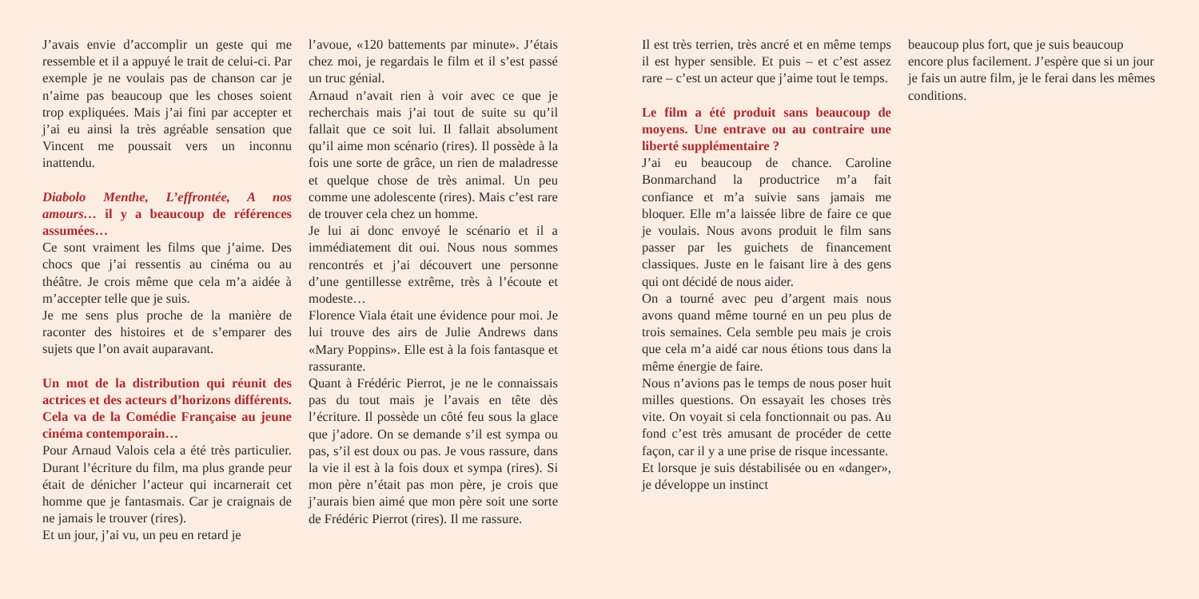J’avais envie d’accomplir un geste qui me ressemble et il a appuyé le trait de celui-ci. Par exemple je ne voulais pas de chanson car je n’aime pas beaucoup que les choses soient trop expliquées. Mais j’ai fini par accepter et j’ai eu ainsi la très agréable sensation que Vincent me poussait vers un inconnu inattendu.
Diabolo Menthe, L’effrontée, A nos amours… il y a beaucoup de références assumées…
Ce sont vraiment les films que j’aime. Des chocs que j’ai ressentis au cinéma ou au théâtre. Je crois même que cela m’a aidée à m’accepter telle que je suis.
Je me sens plus proche de la manière de raconter des histoires et de s’emparer des sujets que l’on avait auparavant.
Un mot de la distribution qui réunit des actrices et des acteurs d’horizons différents. Cela va de la Comédie Française au jeune cinéma contemporain…
Pour Arnaud Valois cela a été très particulier. Durant l’écriture du film, ma plus grande peur était de dénicher l’acteur qui incarnerait cet homme que je fantasmais. Car je craignais de ne jamais le trouver (rires).
Et un jour, j’ai vu, un peu en retard je
l’avoue, «120 battements par minute». J’étais chez moi, je regardais le film et il s’est passé un truc génial.
Arnaud n’avait rien à voir avec ce que je recherchais mais j’ai tout de suite su qu’il fallait que ce soit lui. Il fallait absolument qu’il aime mon scénario (rires). Il possède à la fois une sorte de grâce, un rien de maladresse et quelque chose de très animal. Un peu comme une adolescente (rires). Mais c’est rare de trouver cela chez un homme.
Je lui ai donc envoyé le scénario et il a immédiatement dit oui. Nous nous sommes rencontrés et j’ai découvert une personne d’une gentillesse extrême, très à l’écoute et modeste…
Florence Viala était une évidence pour moi. Je lui trouve des airs de Julie Andrews dans «Mary Poppins». Elle est à la fois fantasque et rassurante.
Quant à Frédéric Pierrot, je ne le connaissais pas du tout mais je l’avais en tête dès l’écriture. Il possède un côté feu sous la glace que j’adore. On se demande s’il est sympa ou pas, s’il est doux ou pas. Je vous rassure, dans la vie il est à la fois doux et sympa (rires). Si mon père n’était pas mon père, je crois que j’aurais bien aimé que mon père soit une sorte de Frédéric Pierrot (rires). Il me rassure.
Il est très terrien, très ancré et en même temps il est hyper sensible. Et puis – et c’est assez rare – c’est un acteur que j’aime tout le temps.
Le film a été produit sans beaucoup de moyens. Une entrave ou au contraire une liberté supplémentaire ?
J’ai eu beaucoup de chance. Caroline Bonmarchand la productrice m’a fait confiance et m’a suivie sans jamais me bloquer. Elle m’a laissée libre de faire ce que je voulais. Nous avons produit le film sans passer par les guichets de financement classiques. Juste en le faisant lire à des gens qui ont décidé de nous aider.
On a tourné avec peu d’argent mais nous avons quand même tourné en un peu plus de trois semaines. Cela semble peu mais je crois que cela m’a aidé car nous étions tous dans la même énergie de faire.
Nous n’avions pas le temps de nous poser huit milles questions. On essayait les choses très vite. On voyait si cela fonctionnait ou pas. Au fond c’est très amusant de procéder de cette façon, car il y a une prise de risque incessante.
Et lorsque je suis déstabilisée ou en «danger», je développe un instinct
beaucoup plus fort, que je suis beaucoup encore plus facilement. J’espère que si un jour je fais un autre film, je le ferai dans les mêmes conditions.